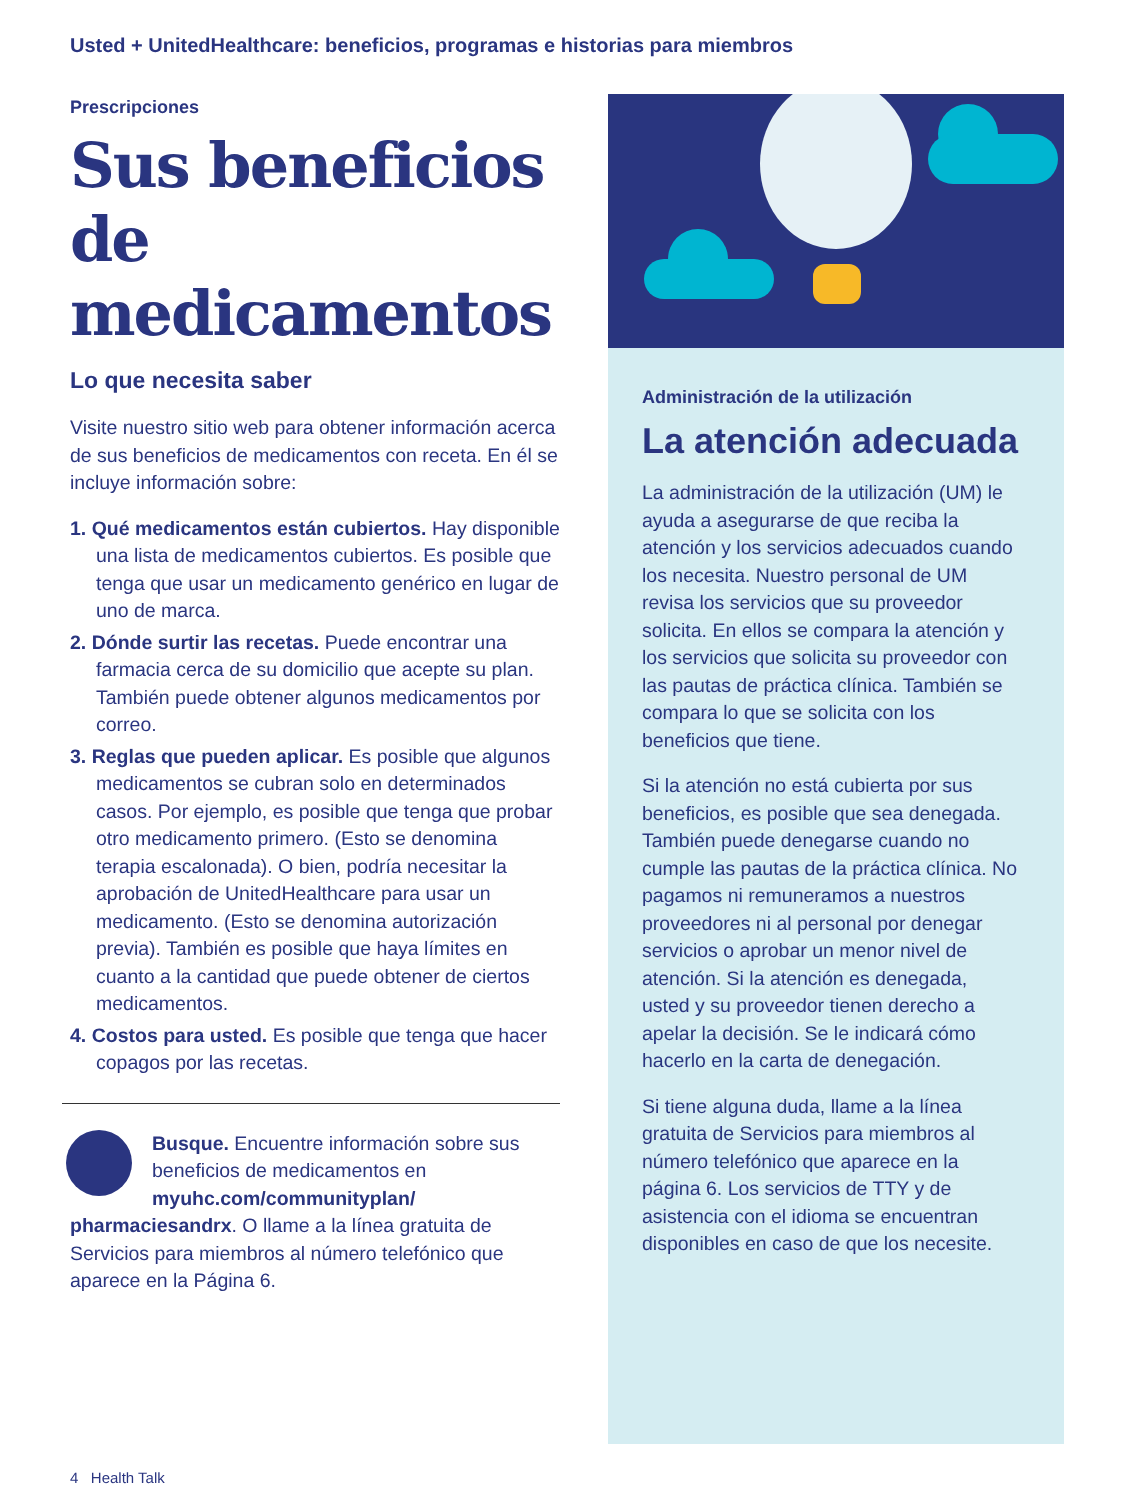Usted + UnitedHealthcare: beneficios, programas e historias para miembros
Prescripciones
Sus beneficios de medicamentos
Lo que necesita saber
Visite nuestro sitio web para obtener información acerca de sus beneficios de medicamentos con receta. En él se incluye información sobre:
1. Qué medicamentos están cubiertos. Hay disponible una lista de medicamentos cubiertos. Es posible que tenga que usar un medicamento genérico en lugar de uno de marca.
2. Dónde surtir las recetas. Puede encontrar una farmacia cerca de su domicilio que acepte su plan. También puede obtener algunos medicamentos por correo.
3. Reglas que pueden aplicar. Es posible que algunos medicamentos se cubran solo en determinados casos. Por ejemplo, es posible que tenga que probar otro medicamento primero. (Esto se denomina terapia escalonada). O bien, podría necesitar la aprobación de UnitedHealthcare para usar un medicamento. (Esto se denomina autorización previa). También es posible que haya límites en cuanto a la cantidad que puede obtener de ciertos medicamentos.
4. Costos para usted. Es posible que tenga que hacer copagos por las recetas.
Busque. Encuentre información sobre sus beneficios de medicamentos en myuhc.com/communityplan/ pharmaciesandrx. O llame a la línea gratuita de Servicios para miembros al número telefónico que aparece en la Página 6.
Administración de la utilización
La atención adecuada
La administración de la utilización (UM) le ayuda a asegurarse de que reciba la atención y los servicios adecuados cuando los necesita. Nuestro personal de UM revisa los servicios que su proveedor solicita. En ellos se compara la atención y los servicios que solicita su proveedor con las pautas de práctica clínica. También se compara lo que se solicita con los beneficios que tiene.
Si la atención no está cubierta por sus beneficios, es posible que sea denegada. También puede denegarse cuando no cumple las pautas de la práctica clínica. No pagamos ni remuneramos a nuestros proveedores ni al personal por denegar servicios o aprobar un menor nivel de atención. Si la atención es denegada, usted y su proveedor tienen derecho a apelar la decisión. Se le indicará cómo hacerlo en la carta de denegación.
Si tiene alguna duda, llame a la línea gratuita de Servicios para miembros al número telefónico que aparece en la página 6. Los servicios de TTY y de asistencia con el idioma se encuentran disponibles en caso de que los necesite.
4 Health Talk